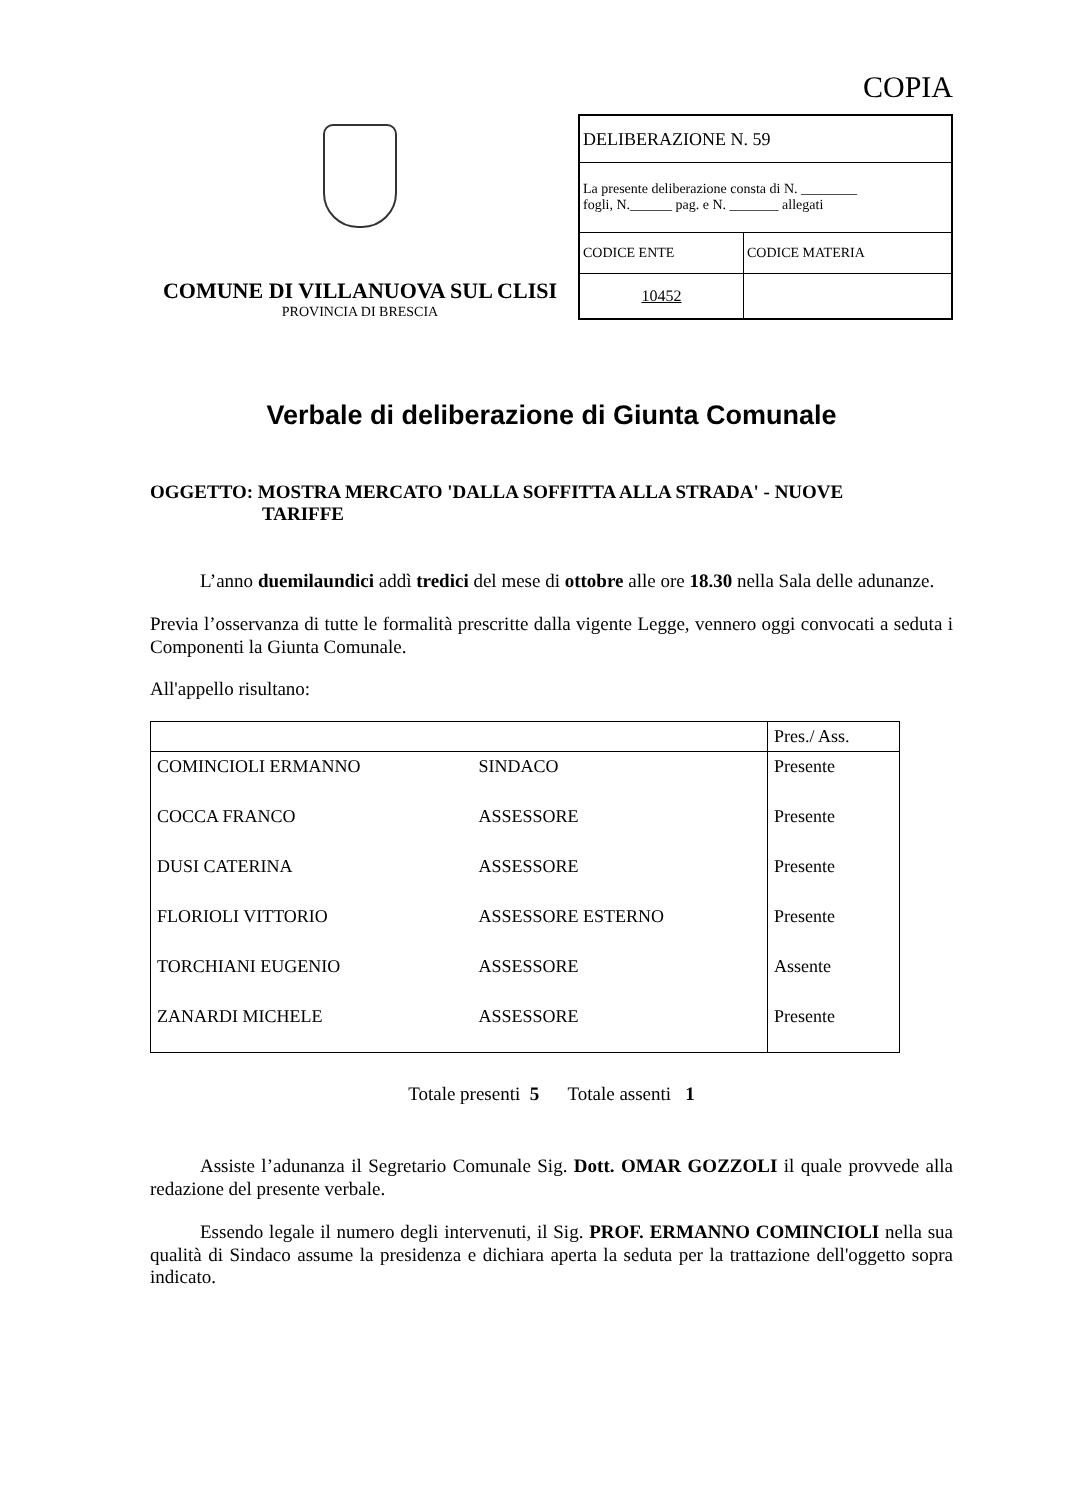COPIA
COMUNE DI VILLANUOVA SUL CLISI
PROVINCIA DI BRESCIA
| DELIBERAZIONE N. 59 | |
| La presente deliberazione consta di N. ________ fogli, N.______ pag. e N. _______ allegati | |
| CODICE ENTE | CODICE MATERIA |
| 10452 | |
Verbale di deliberazione di Giunta Comunale
OGGETTO: MOSTRA MERCATO 'DALLA SOFFITTA ALLA STRADA' - NUOVE
TARIFFE
L’anno duemilaundici addì tredici del mese di ottobre alle ore 18.30 nella Sala delle adunanze.
Previa l’osservanza di tutte le formalità prescritte dalla vigente Legge, vennero oggi convocati a seduta i Componenti la Giunta Comunale.
All'appello risultano:
| | | Pres./ Ass. |
| --- | --- | --- |
| COMINCIOLI ERMANNO | SINDACO | Presente |
| COCCA FRANCO | ASSESSORE | Presente |
| DUSI CATERINA | ASSESSORE | Presente |
| FLORIOLI VITTORIO | ASSESSORE ESTERNO | Presente |
| TORCHIANI EUGENIO | ASSESSORE | Assente |
| ZANARDI MICHELE | ASSESSORE | Presente |
Totale presenti 5 Totale assenti 1
Assiste l’adunanza il Segretario Comunale Sig. Dott. OMAR GOZZOLI il quale provvede alla redazione del presente verbale.
Essendo legale il numero degli intervenuti, il Sig. PROF. ERMANNO COMINCIOLI nella sua qualità di Sindaco assume la presidenza e dichiara aperta la seduta per la trattazione dell'oggetto sopra indicato.